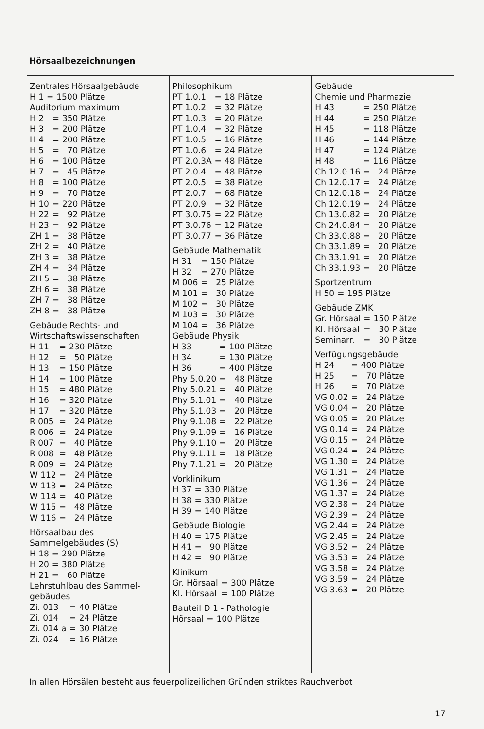Hörsaalbezeichnungen
Zentrales Hörsaalgebäude
| H 1 | = | 1500 Plätze |
Auditorium maximum
| H 2 | = | 350 Plätze |
| H 3 | = | 200 Plätze |
| H 4 | = | 200 Plätze |
| H 5 | = | 70 Plätze |
| H 6 | = | 100 Plätze |
| H 7 | = | 45 Plätze |
| H 8 | = | 100 Plätze |
| H 9 | = | 70 Plätze |
| H 10 | = | 220 Plätze |
| H 22 | = | 92 Plätze |
| H 23 | = | 92 Plätze |
| ZH 1 | = | 38 Plätze |
| ZH 2 | = | 40 Plätze |
| ZH 3 | = | 38 Plätze |
| ZH 4 | = | 34 Plätze |
| ZH 5 | = | 38 Plätze |
| ZH 6 | = | 38 Plätze |
| ZH 7 | = | 38 Plätze |
| ZH 8 | = | 38 Plätze |
Gebäude Rechts- und
Wirtschaftswissenschaften
| H 11 | = | 230 Plätze |
| H 12 | = | 50 Plätze |
| H 13 | = | 150 Plätze |
| H 14 | = | 100 Plätze |
| H 15 | = | 480 Plätze |
| H 16 | = | 320 Plätze |
| H 17 | = | 320 Plätze |
| R 005 | = | 24 Plätze |
| R 006 | = | 24 Plätze |
| R 007 | = | 40 Plätze |
| R 008 | = | 48 Plätze |
| R 009 | = | 24 Plätze |
| W 112 | = | 24 Plätze |
| W 113 | = | 24 Plätze |
| W 114 | = | 40 Plätze |
| W 115 | = | 48 Plätze |
| W 116 | = | 24 Plätze |
Hörsaalbau des
Sammelgebäudes (S)
| H 18 | = | 290 Plätze |
| H 20 | = | 380 Plätze |
| H 21 | = | 60 Plätze |
Lehrstuhlbau des Sammel-
gebäudes
| Zi. 013 | = | 40 Plätze |
| Zi. 014 | = | 24 Plätze |
| Zi. 014 a | = | 30 Plätze |
| Zi. 024 | = | 16 Plätze |
Philosophikum
| PT 1.0.1 | = | 18 Plätze |
| PT 1.0.2 | = | 32 Plätze |
| PT 1.0.3 | = | 20 Plätze |
| PT 1.0.4 | = | 32 Plätze |
| PT 1.0.5 | = | 16 Plätze |
| PT 1.0.6 | = | 24 Plätze |
| PT 2.0.3A | = | 48 Plätze |
| PT 2.0.4 | = | 48 Plätze |
| PT 2.0.5 | = | 38 Plätze |
| PT 2.0.7 | = | 68 Plätze |
| PT 2.0.9 | = | 32 Plätze |
| PT 3.0.75 | = | 22 Plätze |
| PT 3.0.76 | = | 12 Plätze |
| PT 3.0.77 | = | 36 Plätze |
Gebäude Mathematik
| H 31 | = | 150 Plätze |
| H 32 | = | 270 Plätze |
| M 006 | = | 25 Plätze |
| M 101 | = | 30 Plätze |
| M 102 | = | 30 Plätze |
| M 103 | = | 30 Plätze |
| M 104 | = | 36 Plätze |
Gebäude Physik
| H 33 | = | 100 Plätze |
| H 34 | = | 130 Plätze |
| H 36 | = | 400 Plätze |
| Phy 5.0.20 | = | 48 Plätze |
| Phy 5.0.21 | = | 40 Plätze |
| Phy 5.1.01 | = | 40 Plätze |
| Phy 5.1.03 | = | 20 Plätze |
| Phy 9.1.08 | = | 22 Plätze |
| Phy 9.1.09 | = | 16 Plätze |
| Phy 9.1.10 | = | 20 Plätze |
| Phy 9.1.11 | = | 18 Plätze |
| Phy 7.1.21 | = | 20 Plätze |
Vorklinikum
| H 37 | = | 330 Plätze |
| H 38 | = | 330 Plätze |
| H 39 | = | 140 Plätze |
Gebäude Biologie
| H 40 | = | 175 Plätze |
| H 41 | = | 90 Plätze |
| H 42 | = | 90 Plätze |
Klinikum
| Gr. Hörsaal | = | 300 Plätze |
| Kl. Hörsaal | = | 100 Plätze |
Bauteil D 1 - Pathologie
| Hörsaal | = | 100 Plätze |
Gebäude
Chemie und Pharmazie
| H 43 | = | 250 Plätze |
| H 44 | = | 250 Plätze |
| H 45 | = | 118 Plätze |
| H 46 | = | 144 Plätze |
| H 47 | = | 124 Plätze |
| H 48 | = | 116 Plätze |
| Ch 12.0.16 | = | 24 Plätze |
| Ch 12.0.17 | = | 24 Plätze |
| Ch 12.0.18 | = | 24 Plätze |
| Ch 12.0.19 | = | 24 Plätze |
| Ch 13.0.82 | = | 20 Plätze |
| Ch 24.0.84 | = | 20 Plätze |
| Ch 33.0.88 | = | 20 Plätze |
| Ch 33.1.89 | = | 20 Plätze |
| Ch 33.1.91 | = | 20 Plätze |
| Ch 33.1.93 | = | 20 Plätze |
Sportzentrum
| H 50 | = | 195 Plätze |
Gebäude ZMK
| Gr. Hörsaal | = | 150 Plätze |
| Kl. Hörsaal | = | 30 Plätze |
| Seminarr. | = | 30 Plätze |
Verfügungsgebäude
| H 24 | = | 400 Plätze |
| H 25 | = | 70 Plätze |
| H 26 | = | 70 Plätze |
| VG 0.02 | = | 24 Plätze |
| VG 0.04 | = | 20 Plätze |
| VG 0.05 | = | 20 Plätze |
| VG 0.14 | = | 24 Plätze |
| VG 0.15 | = | 24 Plätze |
| VG 0.24 | = | 24 Plätze |
| VG 1.30 | = | 24 Plätze |
| VG 1.31 | = | 24 Plätze |
| VG 1.36 | = | 24 Plätze |
| VG 1.37 | = | 24 Plätze |
| VG 2.38 | = | 24 Plätze |
| VG 2.39 | = | 24 Plätze |
| VG 2.44 | = | 24 Plätze |
| VG 2.45 | = | 24 Plätze |
| VG 3.52 | = | 24 Plätze |
| VG 3.53 | = | 24 Plätze |
| VG 3.58 | = | 24 Plätze |
| VG 3.59 | = | 24 Plätze |
| VG 3.63 | = | 20 Plätze |
In allen Hörsälen besteht aus feuerpolizeilichen Gründen striktes Rauchverbot
17